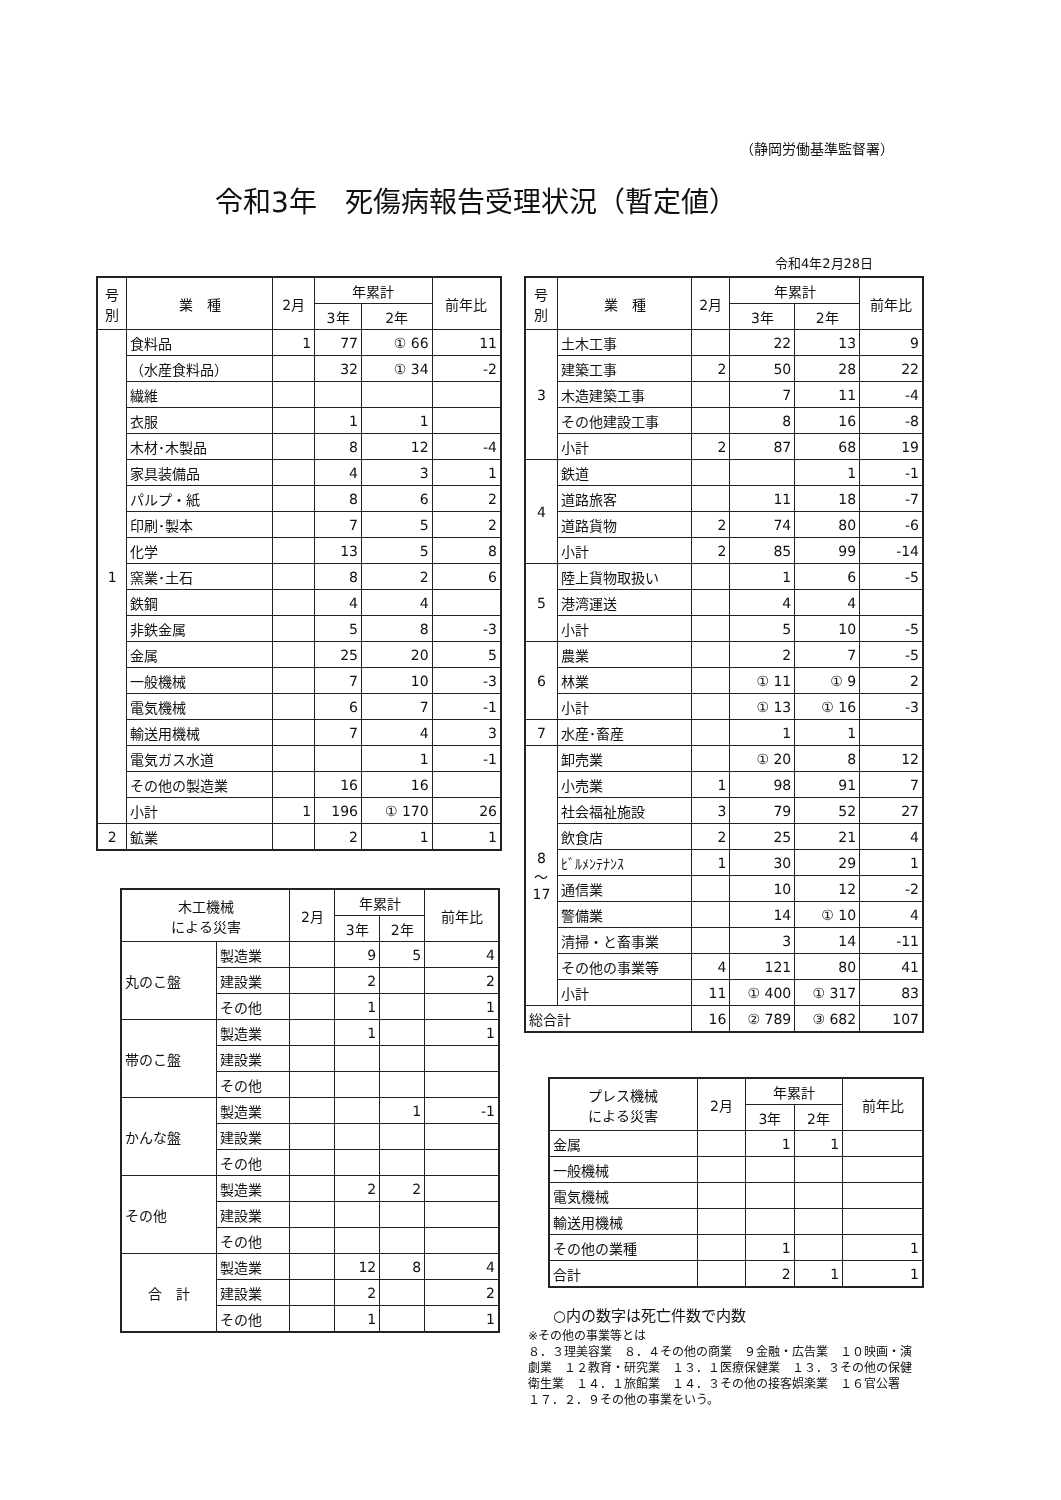（静岡労働基準監督署）
令和3年　死傷病報告受理状況（暫定値）
令和4年2月28日
| 号 別 | 業 種 | 2月 | 年累計 | | 前年比 |
| --- | --- | --- | --- | --- | --- |
| | | | 3年 | 2年 | |
| 1 | 食料品 | 1 | 77 | ① 66 | 11 |
| | （水産食料品） | | 32 | ① 34 | -2 |
| | 繊維 | | | | |
| | 衣服 | | 1 | 1 | |
| | 木材･木製品 | | 8 | 12 | -4 |
| | 家具装備品 | | 4 | 3 | 1 |
| | パルプ・紙 | | 8 | 6 | 2 |
| | 印刷･製本 | | 7 | 5 | 2 |
| | 化学 | | 13 | 5 | 8 |
| | 窯業･土石 | | 8 | 2 | 6 |
| | 鉄鋼 | | 4 | 4 | |
| | 非鉄金属 | | 5 | 8 | -3 |
| | 金属 | | 25 | 20 | 5 |
| | 一般機械 | | 7 | 10 | -3 |
| | 電気機械 | | 6 | 7 | -1 |
| | 輸送用機械 | | 7 | 4 | 3 |
| | 電気ガス水道 | | | 1 | -1 |
| | その他の製造業 | | 16 | 16 | |
| | 小計 | 1 | 196 | ① 170 | 26 |
| 2 | 鉱業 | | 2 | 1 | 1 |
| 木工機械 による災害 | | 2月 | 年累計 | | 前年比 |
| --- | --- | --- | --- | --- | --- |
| | | | 3年 | 2年 | |
| 丸のこ盤 | 製造業 | | 9 | 5 | 4 |
| | 建設業 | | 2 | | 2 |
| | その他 | | 1 | | 1 |
| 帯のこ盤 | 製造業 | | 1 | | 1 |
| | 建設業 | | | | |
| | その他 | | | | |
| かんな盤 | 製造業 | | | 1 | -1 |
| | 建設業 | | | | |
| | その他 | | | | |
| その他 | 製造業 | | 2 | 2 | |
| | 建設業 | | | | |
| | その他 | | | | |
| 合 計 | 製造業 | | 12 | 8 | 4 |
| | 建設業 | | 2 | | 2 |
| | その他 | | 1 | | 1 |
| 号 別 | 業 種 | 2月 | 年累計 | | 前年比 |
| --- | --- | --- | --- | --- | --- |
| | | | 3年 | 2年 | |
| 3 | 土木工事 | | 22 | 13 | 9 |
| | 建築工事 | 2 | 50 | 28 | 22 |
| | 木造建築工事 | | 7 | 11 | -4 |
| | その他建設工事 | | 8 | 16 | -8 |
| | 小計 | 2 | 87 | 68 | 19 |
| 4 | 鉄道 | | | 1 | -1 |
| | 道路旅客 | | 11 | 18 | -7 |
| | 道路貨物 | 2 | 74 | 80 | -6 |
| | 小計 | 2 | 85 | 99 | -14 |
| 5 | 陸上貨物取扱い | | 1 | 6 | -5 |
| | 港湾運送 | | 4 | 4 | |
| | 小計 | | 5 | 10 | -5 |
| 6 | 農業 | | 2 | 7 | -5 |
| | 林業 | | ① 11 | ① 9 | 2 |
| | 小計 | | ① 13 | ① 16 | -3 |
| 7 | 水産･畜産 | | 1 | 1 | |
| 8 〜 17 | 卸売業 | | ① 20 | 8 | 12 |
| | 小売業 | 1 | 98 | 91 | 7 |
| | 社会福祉施設 | 3 | 79 | 52 | 27 |
| | 飲食店 | 2 | 25 | 21 | 4 |
| | ﾋﾞﾙﾒﾝﾃﾅﾝｽ | 1 | 30 | 29 | 1 |
| | 通信業 | | 10 | 12 | -2 |
| | 警備業 | | 14 | ① 10 | 4 |
| | 清掃・と畜事業 | | 3 | 14 | -11 |
| | その他の事業等 | 4 | 121 | 80 | 41 |
| | 小計 | 11 | ① 400 | ① 317 | 83 |
| 総合計 | | 16 | ② 789 | ③ 682 | 107 |
| プレス機械 による災害 | 2月 | 年累計 | | 前年比 |
| --- | --- | --- | --- | --- |
| | | 3年 | 2年 | |
| 金属 | | 1 | 1 | |
| 一般機械 | | | | |
| 電気機械 | | | | |
| 輸送用機械 | | | | |
| その他の業種 | | 1 | | 1 |
| 合計 | | 2 | 1 | 1 |
○内の数字は死亡件数で内数
※その他の事業等とは
８．３理美容業　８．４その他の商業　９金融・広告業　１０映画・演劇業　１２教育・研究業　１３．１医療保健業　１３．３その他の保健衛生業　１４．１旅館業　１４．３その他の接客娯楽業　１６官公署　１７．２．９その他の事業をいう。